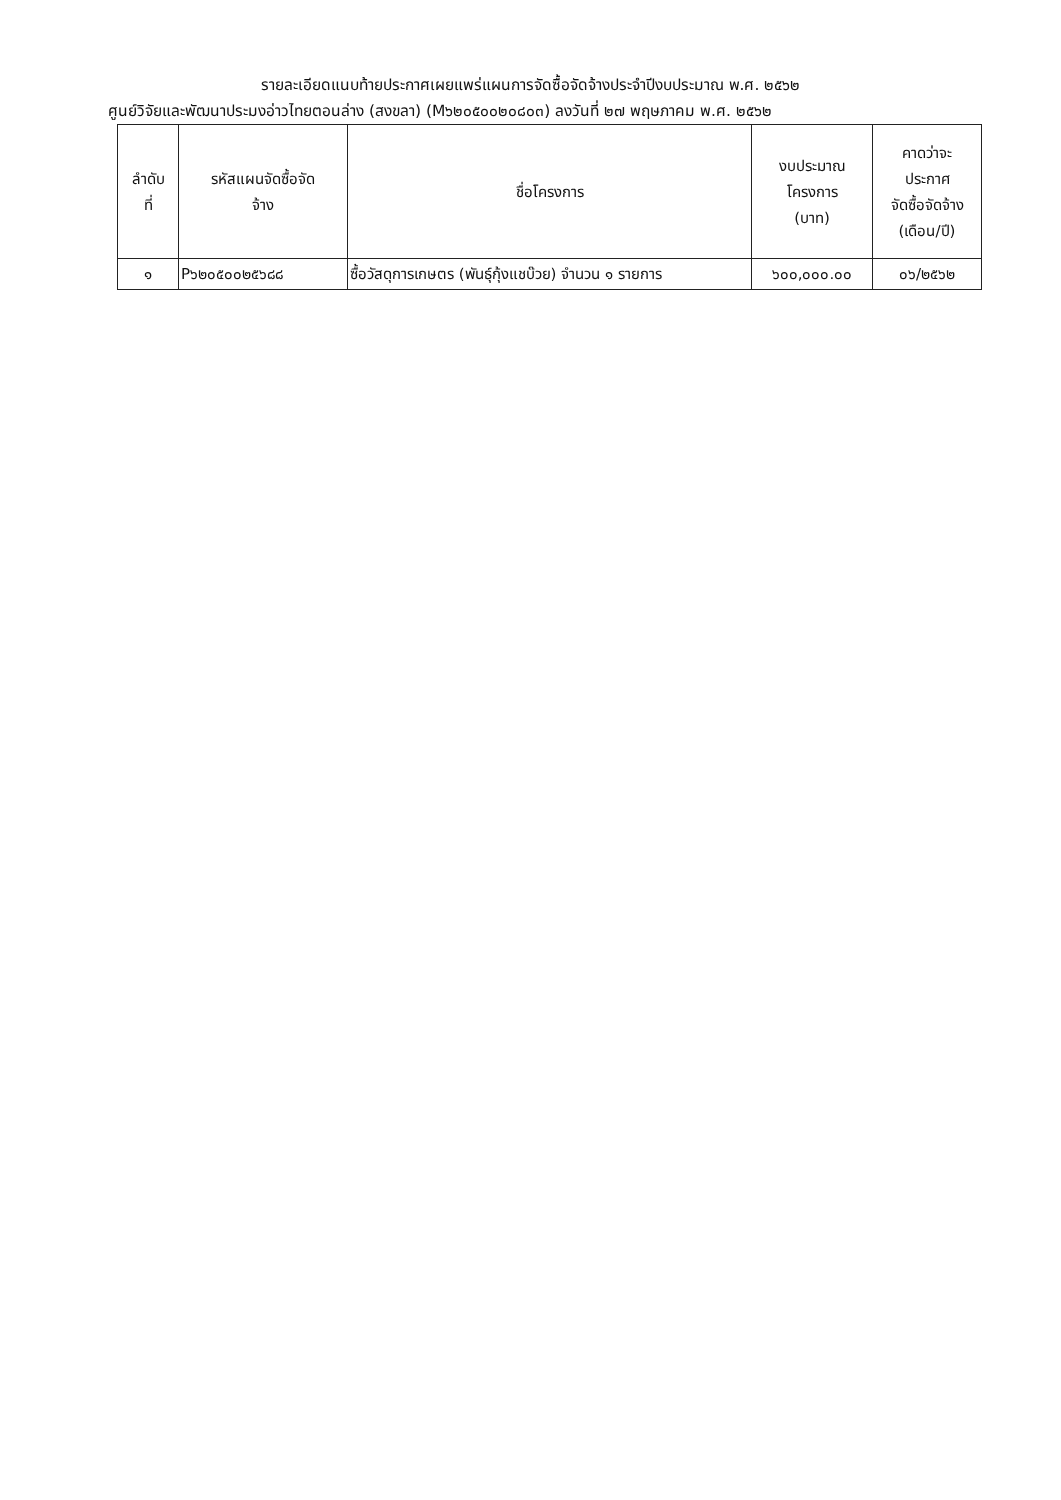รายละเอียดแนบท้ายประกาศเผยแพร่แผนการจัดซื้อจัดจ้างประจำปีงบประมาณ พ.ศ. ๒๕๖๒
ศูนย์วิจัยและพัฒนาประมงอ่าวไทยตอนล่าง (สงขลา) (M๖๒๐๕๐๐๒๐๘๐๓) ลงวันที่ ๒๗ พฤษภาคม พ.ศ. ๒๕๖๒
| ลำดับ ที่ | รหัสแผนจัดซื้อจัด จ้าง | ชื่อโครงการ | งบประมาณ โครงการ (บาท) | คาดว่าจะ ประกาศ จัดซื้อจัดจ้าง (เดือน/ปี) |
| --- | --- | --- | --- | --- |
| ๑ | P๖๒๐๕๐๐๒๕๖๘๘ | ซื้อวัสดุการเกษตร (พันธุ์กุ้งแชบ๊วย) จำนวน ๑ รายการ | ๖๐๐,๐๐๐.๐๐ | ๐๖/๒๕๖๒ |